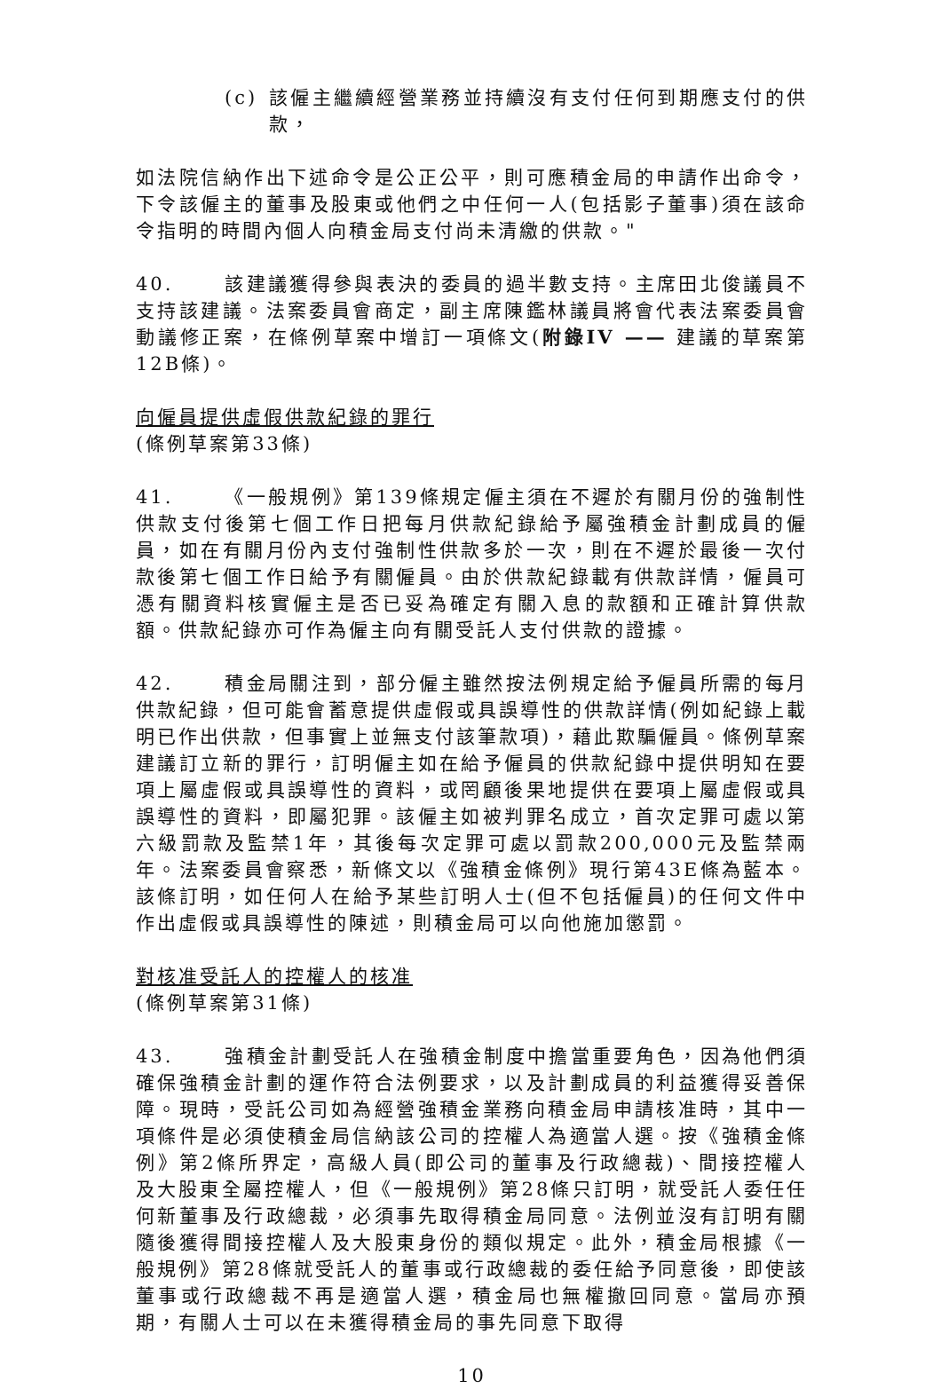(c) 該僱主繼續經營業務並持續沒有支付任何到期應支付的供款，
如法院信納作出下述命令是公正公平，則可應積金局的申請作出命令，下令該僱主的董事及股東或他們之中任何一人(包括影子董事)須在該命令指明的時間內個人向積金局支付尚未清繳的供款。"
40. 該建議獲得參與表決的委員的過半數支持。主席田北俊議員不支持該建議。法案委員會商定，副主席陳鑑林議員將會代表法案委員會動議修正案，在條例草案中增訂一項條文(附錄IV —— 建議的草案第12B條)。
向僱員提供虛假供款紀錄的罪行
(條例草案第33條)
41. 《一般規例》第139條規定僱主須在不遲於有關月份的強制性供款支付後第七個工作日把每月供款紀錄給予屬強積金計劃成員的僱員，如在有關月份內支付強制性供款多於一次，則在不遲於最後一次付款後第七個工作日給予有關僱員。由於供款紀錄載有供款詳情，僱員可憑有關資料核實僱主是否已妥為確定有關入息的款額和正確計算供款額。供款紀錄亦可作為僱主向有關受託人支付供款的證據。
42. 積金局關注到，部分僱主雖然按法例規定給予僱員所需的每月供款紀錄，但可能會蓄意提供虛假或具誤導性的供款詳情(例如紀錄上載明已作出供款，但事實上並無支付該筆款項)，藉此欺騙僱員。條例草案建議訂立新的罪行，訂明僱主如在給予僱員的供款紀錄中提供明知在要項上屬虛假或具誤導性的資料，或罔顧後果地提供在要項上屬虛假或具誤導性的資料，即屬犯罪。該僱主如被判罪名成立，首次定罪可處以第六級罰款及監禁1年，其後每次定罪可處以罰款200,000元及監禁兩年。法案委員會察悉，新條文以《強積金條例》現行第43E條為藍本。該條訂明，如任何人在給予某些訂明人士(但不包括僱員)的任何文件中作出虛假或具誤導性的陳述，則積金局可以向他施加懲罰。
對核准受託人的控權人的核准
(條例草案第31條)
43. 強積金計劃受託人在強積金制度中擔當重要角色，因為他們須確保強積金計劃的運作符合法例要求，以及計劃成員的利益獲得妥善保障。現時，受託公司如為經營強積金業務向積金局申請核准時，其中一項條件是必須使積金局信納該公司的控權人為適當人選。按《強積金條例》第2條所界定，高級人員(即公司的董事及行政總裁)、間接控權人及大股東全屬控權人，但《一般規例》第28條只訂明，就受託人委任任何新董事及行政總裁，必須事先取得積金局同意。法例並沒有訂明有關隨後獲得間接控權人及大股東身份的類似規定。此外，積金局根據《一般規例》第28條就受託人的董事或行政總裁的委任給予同意後，即使該董事或行政總裁不再是適當人選，積金局也無權撤回同意。當局亦預期，有關人士可以在未獲得積金局的事先同意下取得
10